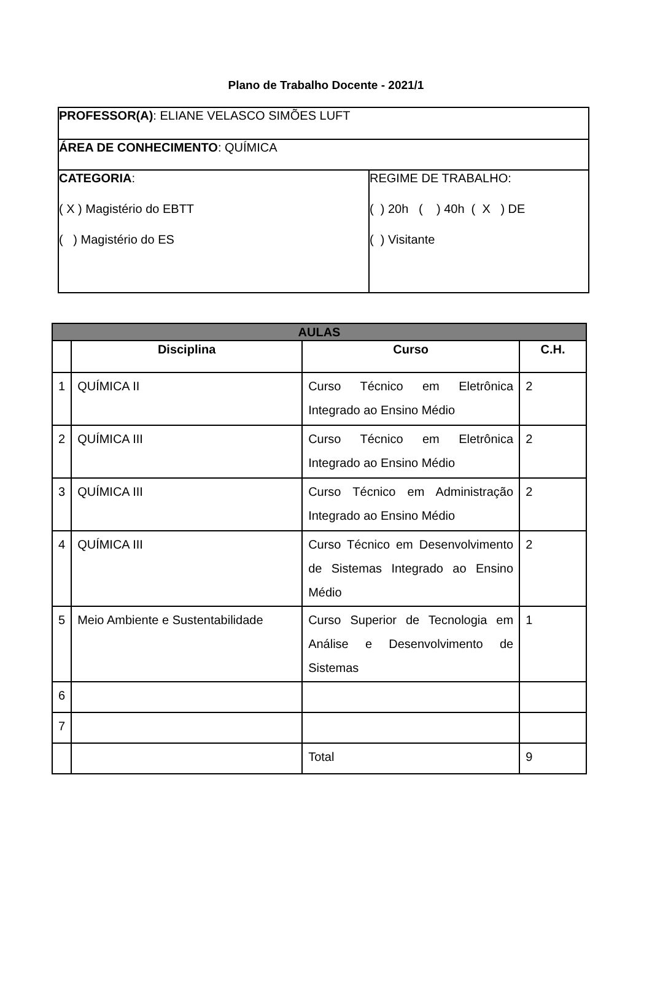Plano de Trabalho Docente - 2021/1
| PROFESSOR(A) : ELIANE VELASCO SIMÕES LUFT | |
| ÁREA DE CONHECIMENTO : QUÍMICA | |
| CATEGORIA : ( X ) Magistério do EBTT ( ) Magistério do ES | REGIME DE TRABALHO: ( ) 20h ( ) 40h ( X ) DE ( ) Visitante |
| AULAS | | | |
| --- | --- | --- | --- |
| | Disciplina | Curso | C.H. |
| 1 | QUÍMICA II | Curso Técnico em Eletrônica Integrado ao Ensino Médio | 2 |
| 2 | QUÍMICA III | Curso Técnico em Eletrônica Integrado ao Ensino Médio | 2 |
| 3 | QUÍMICA III | Curso Técnico em Administração Integrado ao Ensino Médio | 2 |
| 4 | QUÍMICA III | Curso Técnico em Desenvolvimento de Sistemas Integrado ao Ensino Médio | 2 |
| 5 | Meio Ambiente e Sustentabilidade | Curso Superior de Tecnologia em Análise e Desenvolvimento de Sistemas | 1 |
| 6 | | | |
| 7 | | | |
| | | Total | 9 |